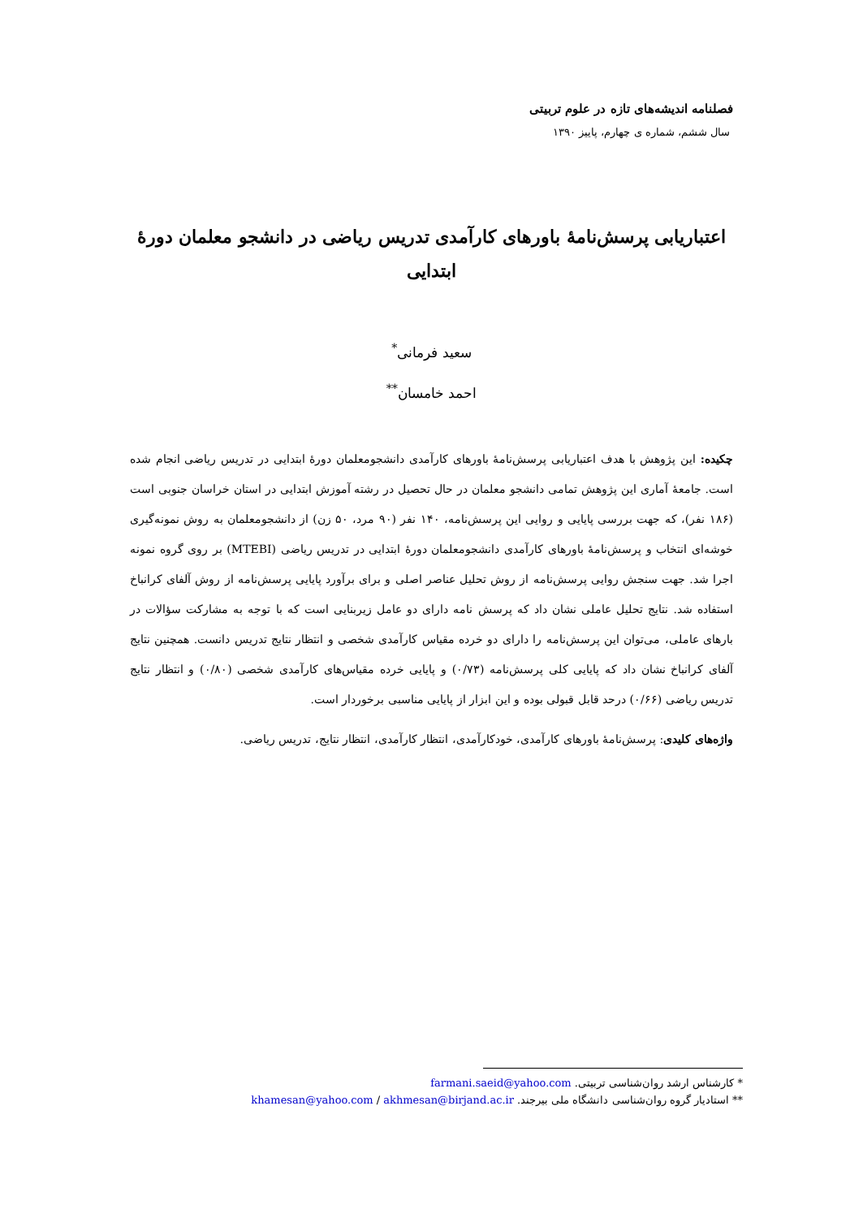فصلنامه اندیشه‌های تازه در علوم تربیتی
سال ششم، شماره ی چهارم، پاییز ۱۳۹۰
اعتباریابی پرسش‌نامۀ باورهای کارآمدی تدریس ریاضی در دانشجو معلمان دورۀ ابتدایی
سعید فرمانی<sup>*</sup>
احمد خامسان<sup>**</sup>
چکیده: این پژوهش با هدف اعتباریابی پرسش‌نامۀ باورهای کارآمدی دانشجومعلمان دورۀ ابتدایی در تدریس ریاضی انجام شده است. جامعۀ آماری این پژوهش تمامی دانشجو معلمان در حال تحصیل در رشته آموزش ابتدایی در استان خراسان جنوبی است (۱۸۶ نفر)، که جهت بررسی پایایی و روایی این پرسش‌نامه، ۱۴۰ نفر (۹۰ مرد، ۵۰ زن) از دانشجومعلمان به روش نمونه‌گیری خوشه‌ای انتخاب و پرسش‌نامۀ باورهای کارآمدی دانشجومعلمان دورۀ ابتدایی در تدریس ریاضی (MTEBI) بر روی گروه نمونه اجرا شد. جهت سنجش روایی پرسش‌نامه از روش تحلیل عناصر اصلی و برای برآورد پایایی پرسش‌نامه از روش آلفای کرانباخ استفاده شد. نتایج تحلیل عاملی نشان داد که پرسش نامه دارای دو عامل زیربنایی است که با توجه به مشارکت سؤالات در بارهای عاملی، می‌توان این پرسش‌نامه را دارای دو خرده مقیاس کارآمدی شخصی و انتظار نتایج تدریس دانست. همچنین نتایج آلفای کرانباخ نشان داد که پایایی کلی پرسش‌نامه (۰/۷۳) و پایایی خرده مقیاس‌های کارآمدی شخصی (۰/۸۰) و انتظار نتایج تدریس ریاضی (۰/۶۶) درحد قابل قبولی بوده و این ابزار از پایایی مناسبی برخوردار است.
واژه‌های کلیدی: پرسش‌نامۀ باورهای کارآمدی، خودکارآمدی، انتظار کارآمدی، انتظار نتایج، تدریس ریاضی.
* کارشناس ارشد روان‌شناسی تربیتی. farmani.saeid@yahoo.com
** استادیار گروه روان‌شناسی دانشگاه ملی بیرجند. khamesan@yahoo.com / akhmesan@birjand.ac.ir